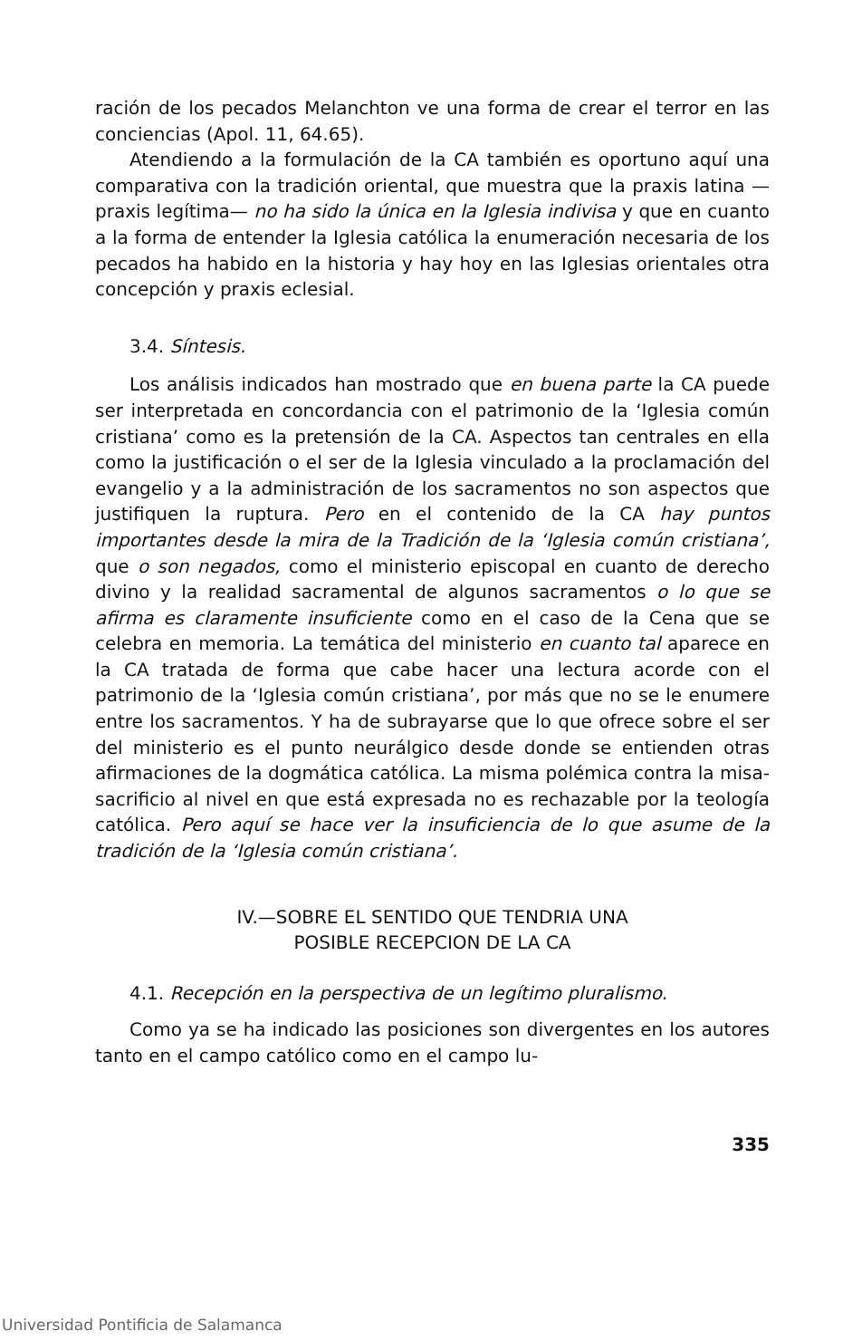ración de los pecados Melanchton ve una forma de crear el terror en las conciencias (Apol. 11, 64.65).
Atendiendo a la formulación de la CA también es oportuno aquí una comparativa con la tradición oriental, que muestra que la praxis latina —praxis legítima— no ha sido la única en la Iglesia indivisa y que en cuanto a la forma de entender la Iglesia católica la enumeración necesaria de los pecados ha habido en la historia y hay hoy en las Iglesias orientales otra concepción y praxis eclesial.
3.4. Síntesis.
Los análisis indicados han mostrado que en buena parte la CA puede ser interpretada en concordancia con el patrimonio de la ‘Iglesia común cristiana’ como es la pretensión de la CA. Aspectos tan centrales en ella como la justificación o el ser de la Iglesia vinculado a la proclamación del evangelio y a la administración de los sacramentos no son aspectos que justifiquen la ruptura. Pero en el contenido de la CA hay puntos importantes desde la mira de la Tradición de la ‘Iglesia común cristiana’, que o son negados, como el ministerio episcopal en cuanto de derecho divino y la realidad sacramental de algunos sacramentos o lo que se afirma es claramente insuficiente como en el caso de la Cena que se celebra en memoria. La temática del ministerio en cuanto tal aparece en la CA tratada de forma que cabe hacer una lectura acorde con el patrimonio de la ‘Iglesia común cristiana’, por más que no se le enumere entre los sacramentos. Y ha de subrayarse que lo que ofrece sobre el ser del ministerio es el punto neurálgico desde donde se entienden otras afirmaciones de la dogmática católica. La misma polémica contra la misa-sacrificio al nivel en que está expresada no es rechazable por la teología católica. Pero aquí se hace ver la insuficiencia de lo que asume de la tradición de la ‘Iglesia común cristiana’.
IV.—SOBRE EL SENTIDO QUE TENDRIA UNA
POSIBLE RECEPCION DE LA CA
4.1. Recepción en la perspectiva de un legítimo pluralismo.
Como ya se ha indicado las posiciones son divergentes en los autores tanto en el campo católico como en el campo lu-
335
Universidad Pontificia de Salamanca